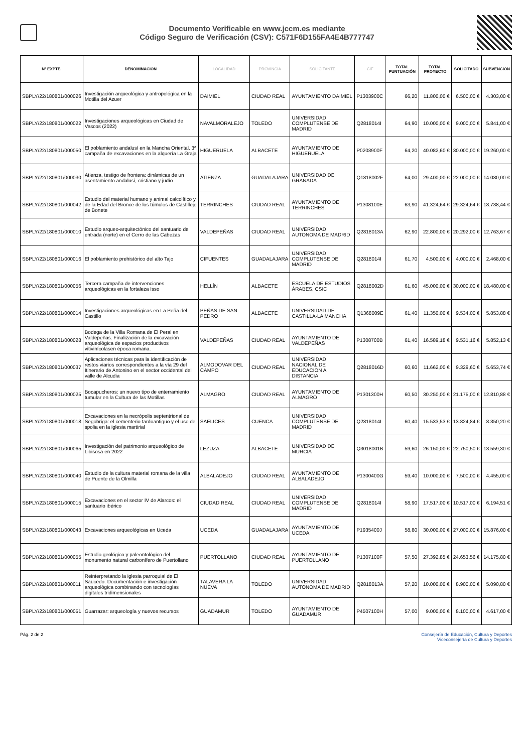Documento Verificable en www.jccm.es mediante
Código Seguro de Verificación (CSV): C571F6D155FA4E4B777747
| Nº EXPTE. | DENOMINACIÓN | LOCALIDAD | PROVINCIA | SOLICITANTE | CIF | TOTAL PUNTUACIÓN | TOTAL PROYECTO | SOLICITADO | SUBVENCIÓN |
| --- | --- | --- | --- | --- | --- | --- | --- | --- | --- |
| SBPLY/22/180801/000026 | Investigación arqueológica y antropológica en la Motilla del Azuer | DAIMIEL | CIUDAD REAL | AYUNTAMIENTO DAIMIEL | P1303900C | 66,20 | 11.800,00 € | 6.500,00 € | 4.303,00 € |
| SBPLY/22/180801/000022 | Investigaciones arqueológicas en Ciudad de Vascos (2022) | NAVALMORALEJO | TOLEDO | UNIVERSIDAD COMPLUTENSE DE MADRID | Q2818014I | 64,90 | 10.000,00 € | 9.000,00 € | 5.841,00 € |
| SBPLY/22/180801/000050 | El poblamiento andalusí en la Mancha Oriental. 3ª campaña de excavaciones en la alquería La Graja | HIGUERUELA | ALBACETE | AYUNTAMIENTO DE HIGUERUELA | P0203900F | 64,20 | 40.082,60 € | 30.000,00 € | 19.260,00 € |
| SBPLY/22/180801/000030 | Atienza, testigo de frontera: dinámicas de un asentamiento andalusí, cristiano y judío | ATIENZA | GUADALAJARA | UNIVERSIDAD DE GRANADA | Q1818002F | 64,00 | 29.400,00 € | 22.000,00 € | 14.080,00 € |
| SBPLY/22/180801/000042 | Estudio del material humano y animal calcolítico y de la Edad del Bronce de los túmulos de Castillejo de Bonete | TERRINCHES | CIUDAD REAL | AYUNTAMIENTO DE TERRINCHES | P1308100E | 63,90 | 41.324,64 € | 29.324,64 € | 18.738,44 € |
| SBPLY/22/180801/000010 | Estudio arqueo-arquitectónico del santuario de entrada (norte) en el Cerro de las Cabezas | VALDEPEÑAS | CIUDAD REAL | UNIVERSIDAD AUTONOMA DE MADRID | Q2818013A | 62,90 | 22.800,00 € | 20.292,00 € | 12.763,67 € |
| SBPLY/22/180801/000016 | El poblamiento prehistórico del alto Tajo | CIFUENTES | GUADALAJARA | UNIVERSIDAD COMPLUTENSE DE MADRID | Q2818014I | 61,70 | 4.500,00 € | 4.000,00 € | 2.468,00 € |
| SBPLY/22/180801/000056 | Tercera campaña de intervenciones arqueológicas en la fortaleza Isso | HELLÍN | ALBACETE | ESCUELA DE ESTUDIOS ÁRABES, CSIC | Q2818002D | 61,60 | 45.000,00 € | 30.000,00 € | 18.480,00 € |
| SBPLY/22/180801/000014 | Investigaciones arqueológicas en La Peña del Castillo | PEÑAS DE SAN PEDRO | ALBACETE | UNIVERSIDAD DE CASTILLA-LA MANCHA | Q1368009E | 61,40 | 11.350,00 € | 9.534,00 € | 5.853,88 € |
| SBPLY/22/180801/000028 | Bodega de la Villa Romana de El Peral en Valdepeñas. Finalización de la excavación arqueológica de espacios productivos vitivinícolasen época romana. | VALDEPEÑAS | CIUDAD REAL | AYUNTAMIENTO DE VALDEPEÑAS | P1308700B | 61,40 | 16.589,18 € | 9.531,16 € | 5.852,13 € |
| SBPLY/22/180801/000037 | Aplicaciones técnicas para la identificación de restos viarios correspondientes a la vía 29 del Itinerario de Antonino en el sector occidental del valle de Alcudia | ALMODOVAR DEL CAMPO | CIUDAD REAL | UNIVERSIDAD NACIONAL DE EDUCACION A DISTANCIA | Q2818016D | 60,60 | 11.662,00 € | 9.329,60 € | 5.653,74 € |
| SBPLY/22/180801/000025 | Bocapucheros: un nuevo tipo de enterramiento tumular en la Cultura de las Motillas | ALMAGRO | CIUDAD REAL | AYUNTAMIENTO DE ALMAGRO | P1301300H | 60,50 | 30.250,00 € | 21.175,00 € | 12.810,88 € |
| SBPLY/22/180801/000018 | Excavaciones en la necrópolis septentrional de Segobriga: el cementerio tardoantiguo y el uso de spolia en la iglesia martirial | SAELICES | CUENCA | UNIVERSIDAD COMPLUTENSE DE MADRID | Q2818014I | 60,40 | 15.533,53 € | 13.824,84 € | 8.350,20 € |
| SBPLY/22/180801/000065 | Investigación del patrimonio arqueológico de Libisosa en 2022 | LEZUZA | ALBACETE | UNIVERSIDAD DE MURCIA | Q3018001B | 59,60 | 26.150,00 € | 22.750,50 € | 13.559,30 € |
| SBPLY/22/180801/000040 | Estudio de la cultura material romana de la villa de Puente de la Olmilla | ALBALADEJO | CIUDAD REAL | AYUNTAMIENTO DE ALBALADEJO | P1300400G | 59,40 | 10.000,00 € | 7.500,00 € | 4.455,00 € |
| SBPLY/22/180801/000015 | Excavaciones en el sector IV de Alarcos: el santuario ibérico | CIUDAD REAL | CIUDAD REAL | UNIVERSIDAD COMPLUTENSE DE MADRID | Q2818014I | 58,90 | 17.517,00 € | 10.517,00 € | 6.194,51 € |
| SBPLY/22/180801/000043 | Excavaciones arqueológicas en Uceda | UCEDA | GUADALAJARA | AYUNTAMIENTO DE UCEDA | P1935400J | 58,80 | 30.000,00 € | 27.000,00 € | 15.876,00 € |
| SBPLY/22/180801/000055 | Estudio geológico y paleontológico del monumento natural carbonífero de Puertollano | PUERTOLLANO | CIUDAD REAL | AYUNTAMIENTO DE PUERTOLLANO | P1307100F | 57,50 | 27.392,85 € | 24.653,56 € | 14.175,80 € |
| SBPLY/22/180801/000011 | Reinterpretando la iglesia parroquial de El Saucedo. Documentación e investigación arqueológica combinando con tecnologías digitales tridimensionales | TALAVERA LA NUEVA | TOLEDO | UNIVERSIDAD AUTONOMA DE MADRID | Q2818013A | 57,20 | 10.000,00 € | 8.900,00 € | 5.090,80 € |
| SBPLY/22/180801/000051 | Guarrazar: arqueología y nuevos recursos | GUADAMUR | TOLEDO | AYUNTAMIENTO DE GUADAMUR | P4507100H | 57,00 | 9.000,00 € | 8.100,00 € | 4.617,00 € |
Pág. 2 de 2 Consejería de Educación, Cultura y Deportes
Viceconsejería de Cultura y Deportes